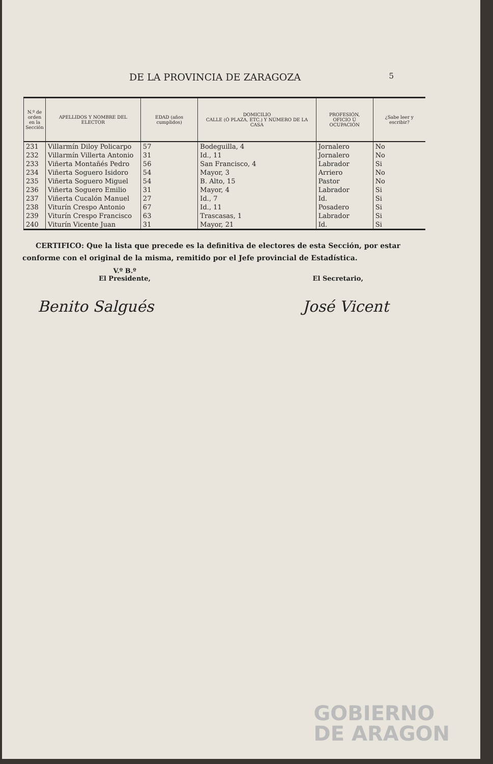DE LA PROVINCIA DE ZARAGOZA 5
| N.º de orden en la Sección | APELLIDOS Y NOMBRE DEL ELECTOR | EDAD (años cumplidos) | DOMICILIO CALLE (Ó PLAZA, ETC.) Y NÚMERO DE LA CASA | PROFESIÓN, OFICIO Ú OCUPACIÓN | ¿Sabe leer y escribir? |
| --- | --- | --- | --- | --- | --- |
| 231 | Villarmín Diloy Policarpo | 57 | Bodeguilla, 4 | Jornalero | No |
| 232 | Villarmín Villerta Antonio | 31 | Id., 11 | Jornalero | No |
| 233 | Viñerta Montañés Pedro | 56 | San Francisco, 4 | Labrador | Si |
| 234 | Viñerta Soguero Isidoro | 54 | Mayor, 3 | Arriero | No |
| 235 | Viñerta Soguero Miguel | 54 | B. Alto, 15 | Pastor | No |
| 236 | Viñerta Soguero Emilio | 31 | Mayor, 4 | Labrador | Si |
| 237 | Viñerta Cucalón Manuel | 27 | Id., 7 | Id. | Si |
| 238 | Viturín Crespo Antonio | 67 | Id., 11 | Posadero | Si |
| 239 | Viturín Crespo Francisco | 63 | Trascasas, 1 | Labrador | Si |
| 240 | Viturín Vicente Juan | 31 | Mayor, 21 | Id. | Si |
CERTIFICO: Que la lista que precede es la definitiva de electores de esta Sección, por estar conforme con el original de la misma, remitido por el Jefe provincial de Estadística.
V.º B.º
El Presidente,
El Secretario,
Benito Salgués José Vicent
GOBIERNO
DE ARAGON